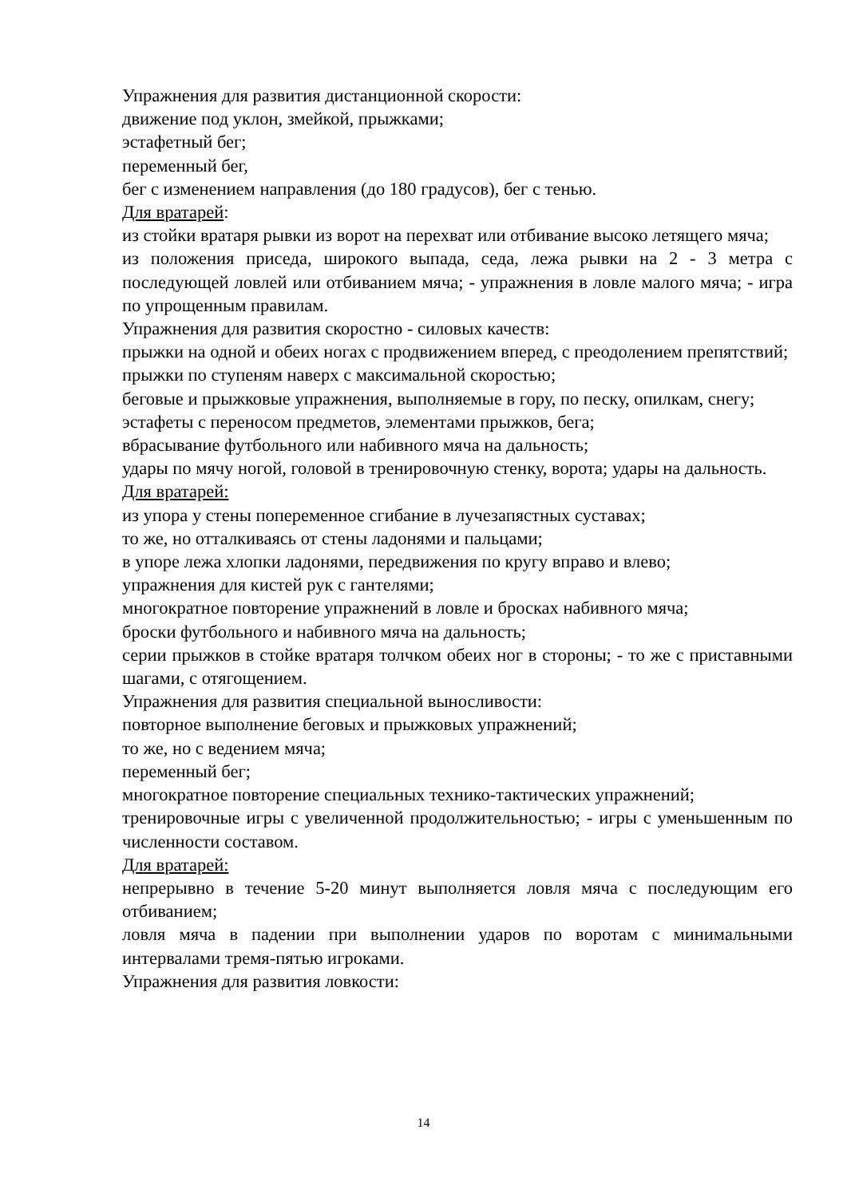Упражнения для развития дистанционной скорости:
движение под уклон, змейкой, прыжками;
эстафетный бег;
переменный бег,
бег с изменением направления (до 180 градусов), бег с тенью.
Для вратарей:
из стойки вратаря рывки из ворот на перехват или отбивание высоко летящего мяча;
из положения приседа, широкого выпада, седа, лежа рывки на 2 - 3 метра с последующей ловлей или отбиванием мяча; - упражнения в ловле малого мяча; - игра по упрощенным правилам.
Упражнения для развития скоростно - силовых качеств:
прыжки на одной и обеих ногах с продвижением вперед, с преодолением препятствий;
прыжки по ступеням наверх с максимальной скоростью;
беговые и прыжковые упражнения, выполняемые в гору, по песку, опилкам, снегу;
эстафеты с переносом предметов, элементами прыжков, бега;
вбрасывание футбольного или набивного мяча на дальность;
удары по мячу ногой, головой в тренировочную стенку, ворота; удары на дальность.
Для вратарей:
из упора у стены попеременное сгибание в лучезапястных суставах;
то же, но отталкиваясь от стены ладонями и пальцами;
в упоре лежа хлопки ладонями, передвижения по кругу вправо и влево;
упражнения для кистей рук с гантелями;
многократное повторение упражнений в ловле и бросках набивного мяча;
броски футбольного и набивного мяча на дальность;
серии прыжков в стойке вратаря толчком обеих ног в стороны; - то же с приставными шагами, с отягощением.
Упражнения для развития специальной выносливости:
повторное выполнение беговых и прыжковых упражнений;
то же, но с ведением мяча;
переменный бег;
многократное повторение специальных технико-тактических упражнений;
тренировочные игры с увеличенной продолжительностью; - игры с уменьшенным по численности составом.
Для вратарей:
непрерывно в течение 5-20 минут выполняется ловля мяча с последующим его отбиванием;
ловля мяча в падении при выполнении ударов по воротам с минимальными интервалами тремя-пятью игроками.
Упражнения для развития ловкости:
14